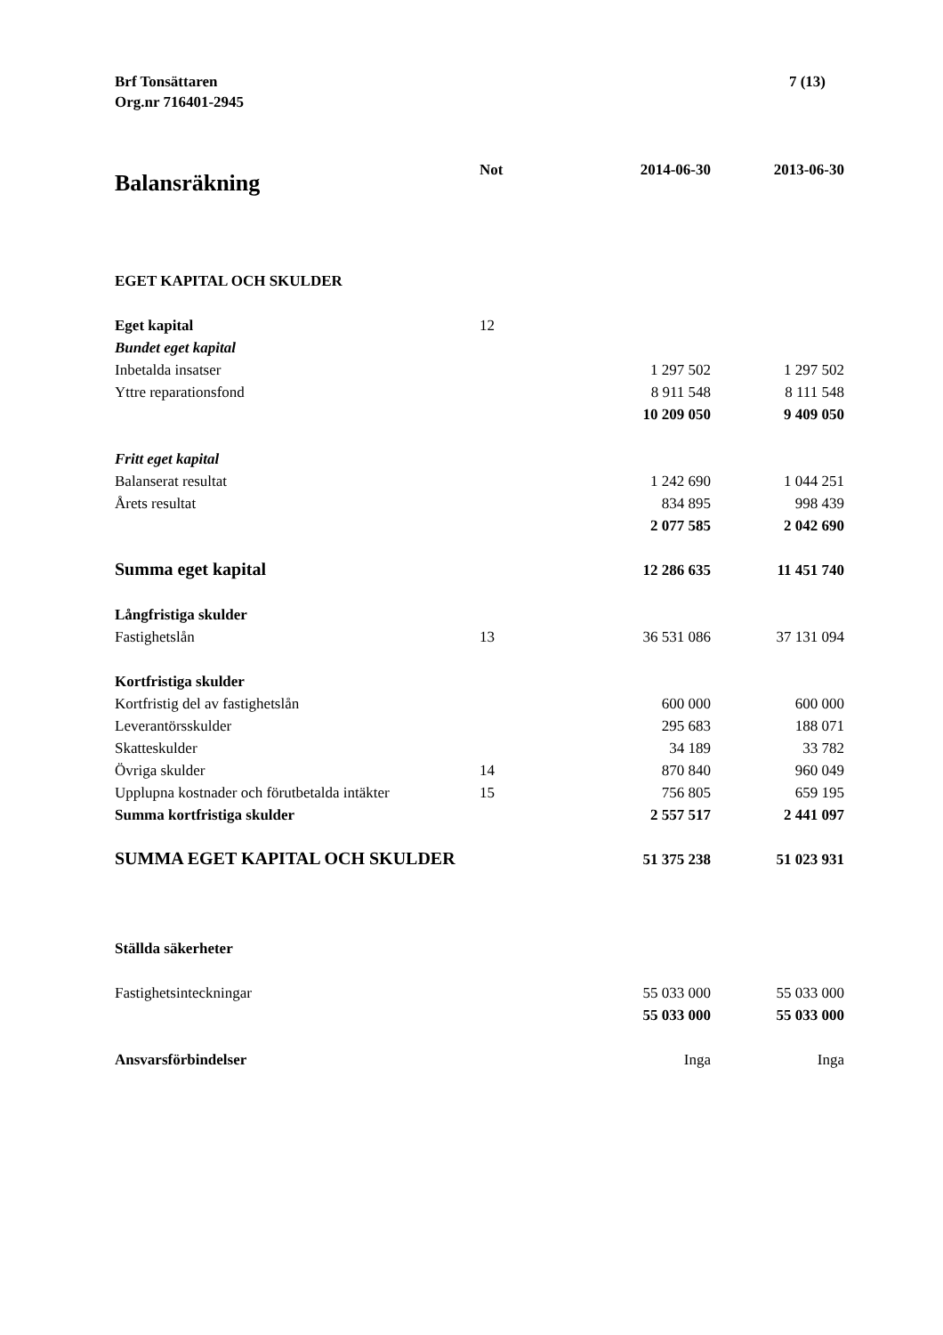Brf Tonsättaren
Org.nr 716401-2945
7 (13)
| Balansräkning | Not | 2014-06-30 | 2013-06-30 |
| --- | --- | --- | --- |
| EGET KAPITAL OCH SKULDER | | | |
| Eget kapital | 12 | | |
| Bundet eget kapital | | | |
| Inbetalda insatser | | 1 297 502 | 1 297 502 |
| Yttre reparationsfond | | 8 911 548 | 8 111 548 |
| | | 10 209 050 | 9 409 050 |
| Fritt eget kapital | | | |
| Balanserat resultat | | 1 242 690 | 1 044 251 |
| Årets resultat | | 834 895 | 998 439 |
| | | 2 077 585 | 2 042 690 |
| Summa eget kapital | | 12 286 635 | 11 451 740 |
| Långfristiga skulder | | | |
| Fastighetslån | 13 | 36 531 086 | 37 131 094 |
| Kortfristiga skulder | | | |
| Kortfristig del av fastighetslån | | 600 000 | 600 000 |
| Leverantörsskulder | | 295 683 | 188 071 |
| Skatteskulder | | 34 189 | 33 782 |
| Övriga skulder | 14 | 870 840 | 960 049 |
| Upplupna kostnader och förutbetalda intäkter | 15 | 756 805 | 659 195 |
| Summa kortfristiga skulder | | 2 557 517 | 2 441 097 |
| SUMMA EGET KAPITAL OCH SKULDER | | 51 375 238 | 51 023 931 |
| Ställda säkerheter | | | |
| Fastighetsinteckningar | | 55 033 000 | 55 033 000 |
| | | 55 033 000 | 55 033 000 |
| Ansvarsförbindelser | | Inga | Inga |